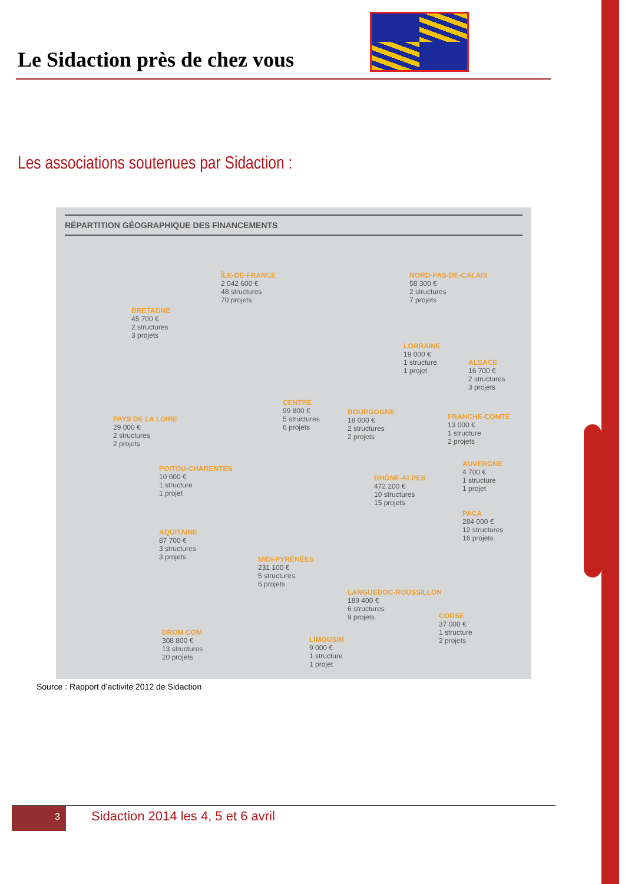Le Sidaction près de chez vous
Les associations soutenues par Sidaction :
RÉPARTITION GÉOGRAPHIQUE DES FINANCEMENTS
ÎLE-DE-FRANCE
2 042 600 €
48 structures
70 projets
NORD-PAS-DE-CALAIS
58 300 €
2 structures
7 projets
BRETAGNE
45 700 €
2 structures
3 projets
LORRAINE
19 000 €
1 structure
1 projet
ALSACE
16 700 €
2 structures
3 projets
CENTRE
99 800 €
5 structures
6 projets
BOURGOGNE
18 000 €
2 structures
2 projets
PAYS DE LA LOIRE
29 000 €
2 structures
2 projets
FRANCHE-COMTÉ
13 000 €
1 structure
2 projets
POITOU-CHARENTES
10 000 €
1 structure
1 projet
AUVERGNE
4 700 €
1 structure
1 projet
RHÔNE-ALPES
472 200 €
10 structures
15 projets
AQUITAINE
87 700 €
3 structures
3 projets
PACA
284 000 €
12 structures
16 projets
MIDI-PYRÉNÉES
231 100 €
5 structures
6 projets
LANGUEDOC-ROUSSILLON
189 400 €
6 structures
9 projets
CORSE
37 000 €
1 structure
2 projets
DROM COM
308 800 €
13 structures
20 projets
LIMOUSIN
9 000 €
1 structure
1 projet
Source : Rapport d’activité 2012 de Sidaction
3
Sidaction 2014 les 4, 5 et 6 avril